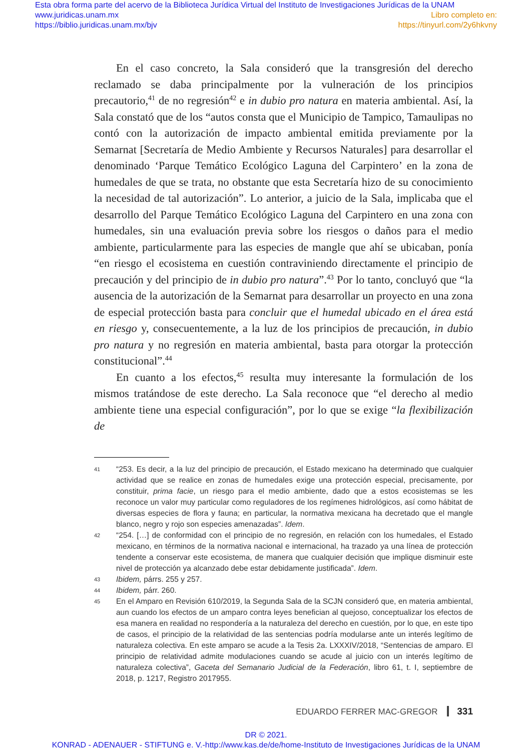Esta obra forma parte del acervo de la Biblioteca Jurídica Virtual del Instituto de Investigaciones Jurídicas de la UNAM
www.juridicas.unam.mx Libro completo en:
https://biblio.juridicas.unam.mx/bjv https://tinyurl.com/2y6hkvny
En el caso concreto, la Sala consideró que la transgresión del derecho reclamado se daba principalmente por la vulneración de los principios precautorio,<sup>41</sup> de no regresión<sup>42</sup> e in dubio pro natura en materia ambiental. Así, la Sala constató que de los “autos consta que el Municipio de Tampico, Tamaulipas no contó con la autorización de impacto ambiental emitida previamente por la Semarnat [Secretaría de Medio Ambiente y Recursos Naturales] para desarrollar el denominado ‘Parque Temático Ecológico Laguna del Carpintero’ en la zona de humedales de que se trata, no obstante que esta Secretaría hizo de su conocimiento la necesidad de tal autorización”. Lo anterior, a juicio de la Sala, implicaba que el desarrollo del Parque Temático Ecológico Laguna del Carpintero en una zona con humedales, sin una evaluación previa sobre los riesgos o daños para el medio ambiente, particularmente para las especies de mangle que ahí se ubicaban, ponía “en riesgo el ecosistema en cuestión contraviniendo directamente el principio de precaución y del principio de in dubio pro natura”.<sup>43</sup> Por lo tanto, concluyó que “la ausencia de la autorización de la Semarnat para desarrollar un proyecto en una zona de especial protección basta para concluir que el humedal ubicado en el área está en riesgo y, consecuentemente, a la luz de los principios de precaución, in dubio pro natura y no regresión en materia ambiental, basta para otorgar la protección constitucional”.<sup>44</sup>
En cuanto a los efectos,<sup>45</sup> resulta muy interesante la formulación de los mismos tratándose de este derecho. La Sala reconoce que “el derecho al medio ambiente tiene una especial configuración”, por lo que se exige “la flexibilización de
41 “253. Es decir, a la luz del principio de precaución, el Estado mexicano ha determinado que cualquier actividad que se realice en zonas de humedales exige una protección especial, precisamente, por constituir, prima facie, un riesgo para el medio ambiente, dado que a estos ecosistemas se les reconoce un valor muy particular como reguladores de los regímenes hidrológicos, así como hábitat de diversas especies de flora y fauna; en particular, la normativa mexicana ha decretado que el mangle blanco, negro y rojo son especies amenazadas”. Idem.
42 “254. […] de conformidad con el principio de no regresión, en relación con los humedales, el Estado mexicano, en términos de la normativa nacional e internacional, ha trazado ya una línea de protección tendente a conservar este ecosistema, de manera que cualquier decisión que implique disminuir este nivel de protección ya alcanzado debe estar debidamente justificada”. Idem.
43 Ibidem, párrs. 255 y 257.
44 Ibidem, párr. 260.
45 En el Amparo en Revisión 610/2019, la Segunda Sala de la SCJN consideró que, en materia ambiental, aun cuando los efectos de un amparo contra leyes benefician al quejoso, conceptualizar los efectos de esa manera en realidad no respondería a la naturaleza del derecho en cuestión, por lo que, en este tipo de casos, el principio de la relatividad de las sentencias podría modularse ante un interés legítimo de naturaleza colectiva. En este amparo se acude a la Tesis 2a. LXXXIV/2018, “Sentencias de amparo. El principio de relatividad admite modulaciones cuando se acude al juicio con un interés legítimo de naturaleza colectiva”, Gaceta del Semanario Judicial de la Federación, libro 61, t. I, septiembre de 2018, p. 1217, Registro 2017955.
EDUARDO FERRER MAC-GREGOR 331
DR © 2021.
KONRAD - ADENAUER - STIFTUNG e. V.-http://www.kas.de/de/home-Instituto de Investigaciones Jurídicas de la UNAM